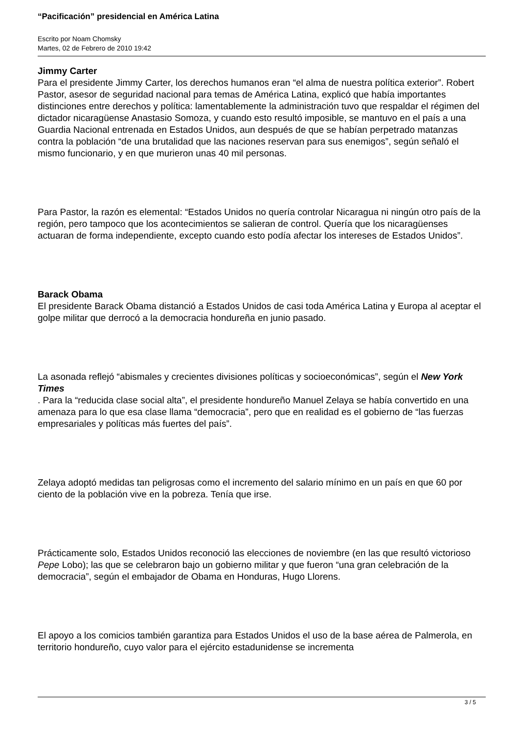“Pacificación” presidencial en América Latina
Escrito por Noam Chomsky
Martes, 02 de Febrero de 2010 19:42
Jimmy Carter
Para el presidente Jimmy Carter, los derechos humanos eran “el alma de nuestra política exterior”. Robert Pastor, asesor de seguridad nacional para temas de América Latina, explicó que había importantes distinciones entre derechos y política: lamentablemente la administración tuvo que respaldar el régimen del dictador nicaragüense Anastasio Somoza, y cuando esto resultó imposible, se mantuvo en el país a una Guardia Nacional entrenada en Estados Unidos, aun después de que se habían perpetrado matanzas contra la población “de una brutalidad que las naciones reservan para sus enemigos”, según señaló el mismo funcionario, y en que murieron unas 40 mil personas.
Para Pastor, la razón es elemental: “Estados Unidos no quería controlar Nicaragua ni ningún otro país de la región, pero tampoco que los acontecimientos se salieran de control. Quería que los nicaragüenses actuaran de forma independiente, excepto cuando esto podía afectar los intereses de Estados Unidos”.
Barack Obama
El presidente Barack Obama distanció a Estados Unidos de casi toda América Latina y Europa al aceptar el golpe militar que derrocó a la democracia hondureña en junio pasado.
La asonada reflejó “abismales y crecientes divisiones políticas y socioeconómicas”, según el New York Times
. Para la “reducida clase social alta”, el presidente hondureño Manuel Zelaya se había convertido en una amenaza para lo que esa clase llama “democracia”, pero que en realidad es el gobierno de “las fuerzas empresariales y políticas más fuertes del país”.
Zelaya adoptó medidas tan peligrosas como el incremento del salario mínimo en un país en que 60 por ciento de la población vive en la pobreza. Tenía que irse.
Prácticamente solo, Estados Unidos reconoció las elecciones de noviembre (en las que resultó victorioso Pepe Lobo); las que se celebraron bajo un gobierno militar y que fueron “una gran celebración de la democracia”, según el embajador de Obama en Honduras, Hugo Llorens.
El apoyo a los comicios también garantiza para Estados Unidos el uso de la base aérea de Palmerola, en territorio hondureño, cuyo valor para el ejército estadunidense se incrementa
3 / 5